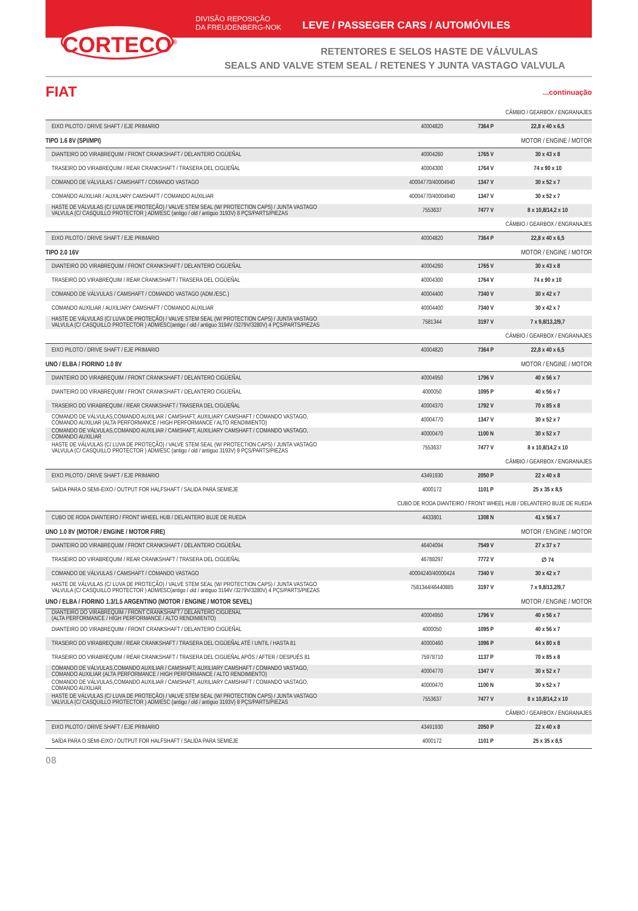CORTECO<sup>®</sup>
DIVISÃO REPOSIÇÃO
DA FREUDENBERG-NOK
LEVE / PASSEGER CARS / AUTOMÓVILES
RETENTORES E SELOS HASTE DE VÁLVULAS
SEALS AND VALVE STEM SEAL / RETENES Y JUNTA VASTAGO VALVULA
FIAT...continuação
| CÂMBIO / GEARBOX / ENGRANAJES | | | |
| EIXO PILOTO / DRIVE SHAFT / EJE PRIMARIO | 40004820 | 7364 P | 22,8 x 40 x 6,5 |
| TIPO 1.6 8V (SPI/MPI) | | | MOTOR / ENGINE / MOTOR |
| DIANTEIRO DO VIRABREQUIM / FRONT CRANKSHAFT / DELANTERO CIGÜEÑAL | 40004260 | 1765 V | 30 x 43 x 8 |
| TRASEIRO DO VIRABREQUIM / REAR CRANKSHAFT / TRASERA DEL CIGÜEÑAL | 40004300 | 1764 V | 74 x 90 x 10 |
| COMANDO DE VÁLVULAS / CAMSHAFT / COMANDO VASTAGO | 40004770/40004940 | 1347 V | 30 x 52 x 7 |
| COMANDO AUXILIAR / AUXILIARY CAMSHAFT / COMANDO AUXILIAR | 40004770/40004940 | 1347 V | 30 x 52 x 7 |
| HASTE DE VÁLVULAS (C/ LUVA DE PROTEÇÃO) / VALVE STEM SEAL (W/ PROTECTION CAPS) / JUNTA VASTAGO VALVULA (C/ CASQUILLO PROTECTOR ) ADM/ESC (antigo / old / antiguo 3193V) 8 PÇS/PARTS/PIEZAS | 7553637 | 7477 V | 8 x 10,8/14,2 x 10 |
| CÂMBIO / GEARBOX / ENGRANAJES | | | |
| EIXO PILOTO / DRIVE SHAFT / EJE PRIMARIO | 40004820 | 7364 P | 22,8 x 40 x 6,5 |
| TIPO 2.0 16V | | | MOTOR / ENGINE / MOTOR |
| DIANTEIRO DO VIRABREQUIM / FRONT CRANKSHAFT / DELANTERO CIGÜEÑAL | 40004260 | 1765 V | 30 x 43 x 8 |
| TRASEIRO DO VIRABREQUIM / REAR CRANKSHAFT / TRASERA DEL CIGÜEÑAL | 40004300 | 1764 V | 74 x 90 x 10 |
| COMANDO DE VÁLVULAS / CAMSHAFT / COMANDO VASTAGO (ADM./ESC.) | 40004400 | 7340 V | 30 x 42 x 7 |
| COMANDO AUXILIAR / AUXILIARY CAMSHAFT / COMANDO AUXILIAR | 40004400 | 7340 V | 30 x 42 x 7 |
| HASTE DE VÁLVULAS (C/ LUVA DE PROTEÇÃO) / VALVE STEM SEAL (W/ PROTECTION CAPS) / JUNTA VASTAGO VALVULA (C/ CASQUILLO PROTECTOR ) ADM/ESC(antigo / old / antiguo 3194V /3279V/3280V) 4 PÇS/PARTS/PIEZAS | 7581344 | 3197 V | 7 x 9,8/13,2/9,7 |
| CÂMBIO / GEARBOX / ENGRANAJES | | | |
| EIXO PILOTO / DRIVE SHAFT / EJE PRIMARIO | 40004820 | 7364 P | 22,8 x 40 x 6,5 |
| UNO / ELBA / FIORINO 1.0 8V | | | MOTOR / ENGINE / MOTOR |
| DIANTEIRO DO VIRABREQUIM / FRONT CRANKSHAFT / DELANTERO CIGÜEÑAL | 40004950 | 1796 V | 40 x 56 x 7 |
| DIANTEIRO DO VIRABREQUIM / FRONT CRANKSHAFT / DELANTERO CIGÜEÑAL | 4000050 | 1095 P | 40 x 56 x 7 |
| TRASEIRO DO VIRABREQUIM / REAR CRANKSHAFT / TRASERA DEL CIGÜEÑAL | 40004370 | 1792 V | 70 x 85 x 8 |
| COMANDO DE VÁLVULAS,COMANDO AUXILIAR / CAMSHAFT, AUXILIARY CAMSHAFT / COMANDO VASTAGO, COMANDO AUXILIAR (ALTA PERFORMANCE / HIGH PERFORMANCE / ALTO RENDIMIENTO) | 40004770 | 1347 V | 30 x 52 x 7 |
| COMANDO DE VÁLVULAS,COMANDO AUXILIAR / CAMSHAFT, AUXILIARY CAMSHAFT / COMANDO VASTAGO, COMANDO AUXILIAR | 40000470 | 1100 N | 30 x 52 x 7 |
| HASTE DE VÁLVULAS (C/ LUVA DE PROTEÇÃO) / VALVE STEM SEAL (W/ PROTECTION CAPS) / JUNTA VASTAGO VALVULA (C/ CASQUILLO PROTECTOR ) ADM/ESC (antigo / old / antiguo 3193V) 8 PÇS/PARTS/PIEZAS | 7553637 | 7477 V | 8 x 10,8/14,2 x 10 |
| CÂMBIO / GEARBOX / ENGRANAJES | | | |
| EIXO PILOTO / DRIVE SHAFT / EJE PRIMARIO | 43491930 | 2050 P | 22 x 40 x 8 |
| SAÍDA PARA O SEMI-EIXO / OUTPUT FOR HALFSHAFT / SALIDA PARA SEMIEJE | 4000172 | 1101 P | 25 x 35 x 8,5 |
| CUBO DE RODA DIANTEIRO / FRONT WHEEL HUB / DELANTERO BUJE DE RUEDA | | | |
| CUBO DE RODA DIANTEIRO / FRONT WHEEL HUB / DELANTERO BUJE DE RUEDA | 4433801 | 1308 N | 41 x 56 x 7 |
| UNO 1.0 8V (MOTOR / ENGINE / MOTOR FIRE) | | | MOTOR / ENGINE / MOTOR |
| DIANTEIRO DO VIRABREQUIM / FRONT CRANKSHAFT / DELANTERO CIGÜEÑAL | 46404094 | 7549 V | 27 x 37 x 7 |
| TRASEIRO DO VIRABREQUIM / REAR CRANKSHAFT / TRASERA DEL CIGÜEÑAL | 46788297 | 7772 V | ∅ 74 |
| COMANDO DE VÁLVULAS / CAMSHAFT / COMANDO VASTAGO | 40004240/40000424 | 7340 V | 30 x 42 x 7 |
| HASTE DE VÁLVULAS (C/ LUVA DE PROTEÇÃO) / VALVE STEM SEAL (W/ PROTECTION CAPS) / JUNTA VASTAGO VALVULA (C/ CASQUILLO PROTECTOR ) ADM/ESC(antigo / old / antiguo 3194V /3279V/3280V) 4 PÇS/PARTS/PIEZAS | 7581344/46440885 | 3197 V | 7 x 9,8/13,2/9,7 |
| UNO / ELBA / FIORINO 1.3/1.5 ARGENTINO (MOTOR / ENGINE / MOTOR SEVEL) | | | MOTOR / ENGINE / MOTOR |
| DIANTEIRO DO VIRABREQUIM / FRONT CRANKSHAFT / DELANTERO CIGÜEÑAL (ALTA PERFORMANCE / HIGH PERFORMANCE / ALTO RENDIMIENTO) | 40004950 | 1796 V | 40 x 56 x 7 |
| DIANTEIRO DO VIRABREQUIM / FRONT CRANKSHAFT / DELANTERO CIGÜEÑAL | 4000050 | 1095 P | 40 x 56 x 7 |
| TRASEIRO DO VIRABREQUIM / REAR CRANKSHAFT / TRASERA DEL CIGÜEÑAL ATÉ / UNTIL / HASTA 81 | 40000460 | 1096 P | 64 x 80 x 8 |
| TRASEIRO DO VIRABREQUIM / REAR CRANKSHAFT / TRASERA DEL CIGÜEÑAL APÓS / AFTER / DESPUÉS 81 | 75978710 | 1137 P | 70 x 85 x 8 |
| COMANDO DE VÁLVULAS,COMANDO AUXILIAR / CAMSHAFT, AUXILIARY CAMSHAFT / COMANDO VASTAGO, COMANDO AUXILIAR (ALTA PERFORMANCE / HIGH PERFORMANCE / ALTO RENDIMIENTO) | 40004770 | 1347 V | 30 x 52 x 7 |
| COMANDO DE VÁLVULAS,COMANDO AUXILIAR / CAMSHAFT, AUXILIARY CAMSHAFT / COMANDO VASTAGO, COMANDO AUXILIAR | 40000470 | 1100 N | 30 x 52 x 7 |
| HASTE DE VÁLVULAS (C/ LUVA DE PROTEÇÃO) / VALVE STEM SEAL (W/ PROTECTION CAPS) / JUNTA VASTAGO VALVULA (C/ CASQUILLO PROTECTOR ) ADM/ESC (antigo / old / antiguo 3193V) 8 PÇS/PARTS/PIEZAS | 7553637 | 7477 V | 8 x 10,8/14,2 x 10 |
| CÂMBIO / GEARBOX / ENGRANAJES | | | |
| EIXO PILOTO / DRIVE SHAFT / EJE PRIMARIO | 43491930 | 2050 P | 22 x 40 x 8 |
| SAÍDA PARA O SEMI-EIXO / OUTPUT FOR HALFSHAFT / SALIDA PARA SEMIEJE | 4000172 | 1101 P | 25 x 35 x 8,5 |
08